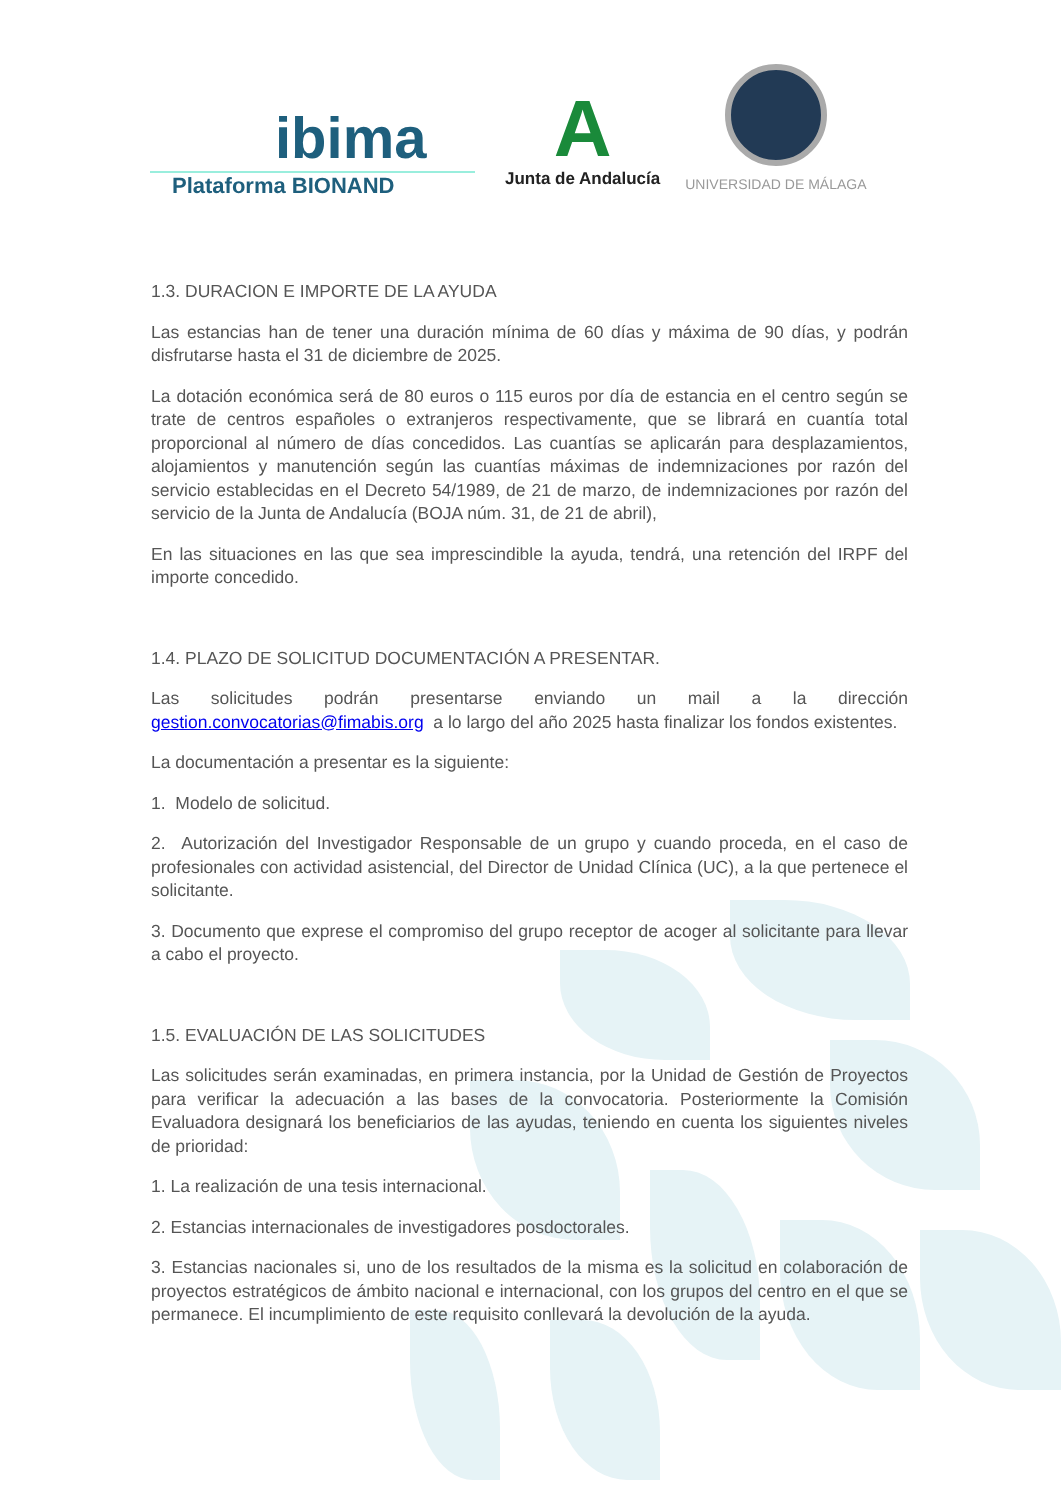ibima
Plataforma BIONAND
A
Junta de Andalucía
UNIVERSIDAD DE MÁLAGA
1.3. DURACION E IMPORTE DE LA AYUDA
Las estancias han de tener una duración mínima de 60 días y máxima de 90 días, y podrán disfrutarse hasta el 31 de diciembre de 2025.
La dotación económica será de 80 euros o 115 euros por día de estancia en el centro según se trate de centros españoles o extranjeros respectivamente, que se librará en cuantía total proporcional al número de días concedidos. Las cuantías se aplicarán para desplazamientos, alojamientos y manutención según las cuantías máximas de indemnizaciones por razón del servicio establecidas en el Decreto 54/1989, de 21 de marzo, de indemnizaciones por razón del servicio de la Junta de Andalucía (BOJA núm. 31, de 21 de abril),
En las situaciones en las que sea imprescindible la ayuda, tendrá, una retención del IRPF del importe concedido.
1.4. PLAZO DE SOLICITUD DOCUMENTACIÓN A PRESENTAR.
Las solicitudes podrán presentarse enviando un mail a la dirección
gestion.convocatorias@fimabis.org a lo largo del año 2025 hasta finalizar los fondos existentes.
La documentación a presentar es la siguiente:
1. Modelo de solicitud.
2. Autorización del Investigador Responsable de un grupo y cuando proceda, en el caso de profesionales con actividad asistencial, del Director de Unidad Clínica (UC), a la que pertenece el solicitante.
3. Documento que exprese el compromiso del grupo receptor de acoger al solicitante para llevar a cabo el proyecto.
1.5. EVALUACIÓN DE LAS SOLICITUDES
Las solicitudes serán examinadas, en primera instancia, por la Unidad de Gestión de Proyectos para verificar la adecuación a las bases de la convocatoria. Posteriormente la Comisión Evaluadora designará los beneficiarios de las ayudas, teniendo en cuenta los siguientes niveles de prioridad:
1. La realización de una tesis internacional.
2. Estancias internacionales de investigadores posdoctorales.
3. Estancias nacionales si, uno de los resultados de la misma es la solicitud en colaboración de proyectos estratégicos de ámbito nacional e internacional, con los grupos del centro en el que se permanece. El incumplimiento de este requisito conllevará la devolución de la ayuda.